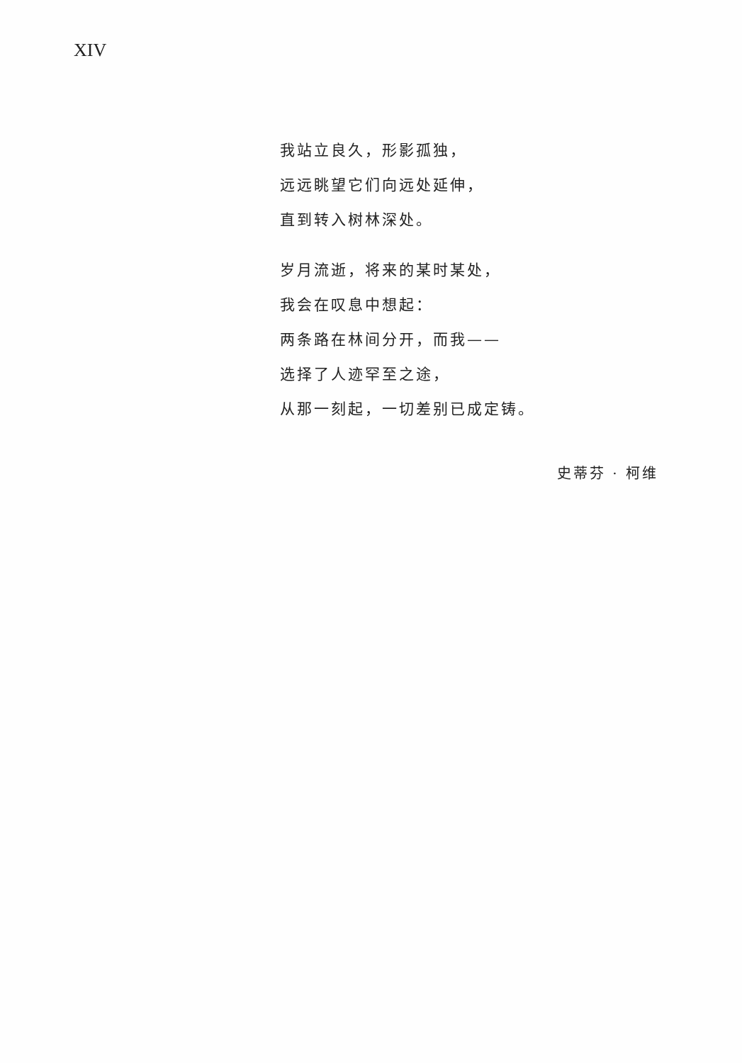XIV
我站立良久，形影孤独，
远远眺望它们向远处延伸，
直到转入树林深处。
岁月流逝，将来的某时某处，
我会在叹息中想起：
两条路在林间分开，而我——
选择了人迹罕至之途，
从那一刻起，一切差别已成定铸。
史蒂芬 · 柯维